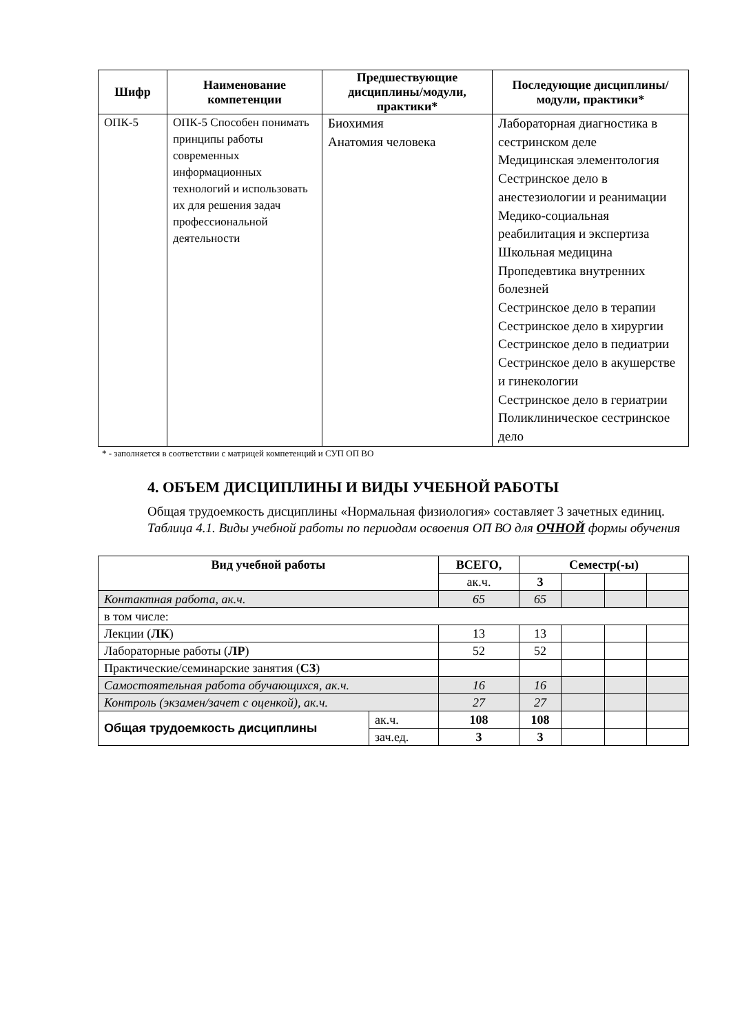| Шифр | Наименование компетенции | Предшествующие дисциплины/модули, практики* | Последующие дисциплины/модули, практики* |
| --- | --- | --- | --- |
| ОПК-5 | ОПК-5 Способен понимать принципы работы современных информационных технологий и использовать их для решения задач профессиональной деятельности | Биохимия Анатомия человека | Лабораторная диагностика в сестринском деле Медицинская элементология Сестринское дело в анестезиологии и реанимации Медико-социальная реабилитация и экспертиза Школьная медицина Пропедевтика внутренних болезней Сестринское дело в терапии Сестринское дело в хирургии Сестринское дело в педиатрии Сестринское дело в акушерстве и гинекологии Сестринское дело в гериатрии Поликлиническое сестринское дело |
* - заполняется в соответствии с матрицей компетенций и СУП ОП ВО
4. ОБЪЕМ ДИСЦИПЛИНЫ И ВИДЫ УЧЕБНОЙ РАБОТЫ
Общая трудоемкость дисциплины «Нормальная физиология» составляет 3 зачетных единиц.
Таблица 4.1. Виды учебной работы по периодам освоения ОП ВО для ОЧНОЙ формы обучения
| Вид учебной работы | | ВСЕГО, | Семестр(-ы) | | | |
| --- | --- | --- | --- | --- | --- | --- |
| | | ак.ч. | 3 | | | |
| Контактная работа, ак.ч. | | 65 | 65 | | | |
| в том числе: | | | | | | |
| Лекции ( ЛК ) | | 13 | 13 | | | |
| Лабораторные работы ( ЛР ) | | 52 | 52 | | | |
| Практические/семинарские занятия ( СЗ ) | | | | | | |
| Самостоятельная работа обучающихся, ак.ч. | | 16 | 16 | | | |
| Контроль (экзамен/зачет с оценкой), ак.ч. | | 27 | 27 | | | |
| Общая трудоемкость дисциплины | ак.ч. | 108 | 108 | | | |
| | зач.ед. | 3 | 3 | | | |